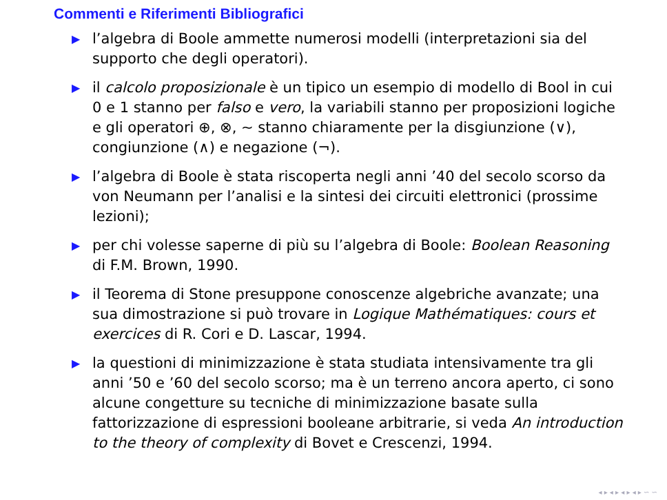Commenti e Riferimenti Bibliografici
▶ l’algebra di Boole ammette numerosi modelli (interpretazioni sia del supporto che degli operatori).
▶ il calcolo proposizionale è un tipico un esempio di modello di Bool in cui 0 e 1 stanno per falso e vero, la variabili stanno per proposizioni logiche e gli operatori ⊕, ⊗, ∼ stanno chiaramente per la disgiunzione (∨), congiunzione (∧) e negazione (¬).
▶ l’algebra di Boole è stata riscoperta negli anni ’40 del secolo scorso da von Neumann per l’analisi e la sintesi dei circuiti elettronici (prossime lezioni);
▶ per chi volesse saperne di più su l’algebra di Boole: Boolean Reasoning di F.M. Brown, 1990.
▶ il Teorema di Stone presuppone conoscenze algebriche avanzate; una sua dimostrazione si può trovare in Logique Mathématiques: cours et exercices di R. Cori e D. Lascar, 1994.
▶ la questioni di minimizzazione è stata studiata intensivamente tra gli anni ’50 e ’60 del secolo scorso; ma è un terreno ancora aperto, ci sono alcune congetture su tecniche di minimizzazione basate sulla fattorizzazione di espressioni booleane arbitrarie, si veda An introduction to the theory of complexity di Bovet e Crescenzi, 1994.
◂ ▸ ◂ ▸ ◂ ▸ ◂ ▸ ∽ ∽